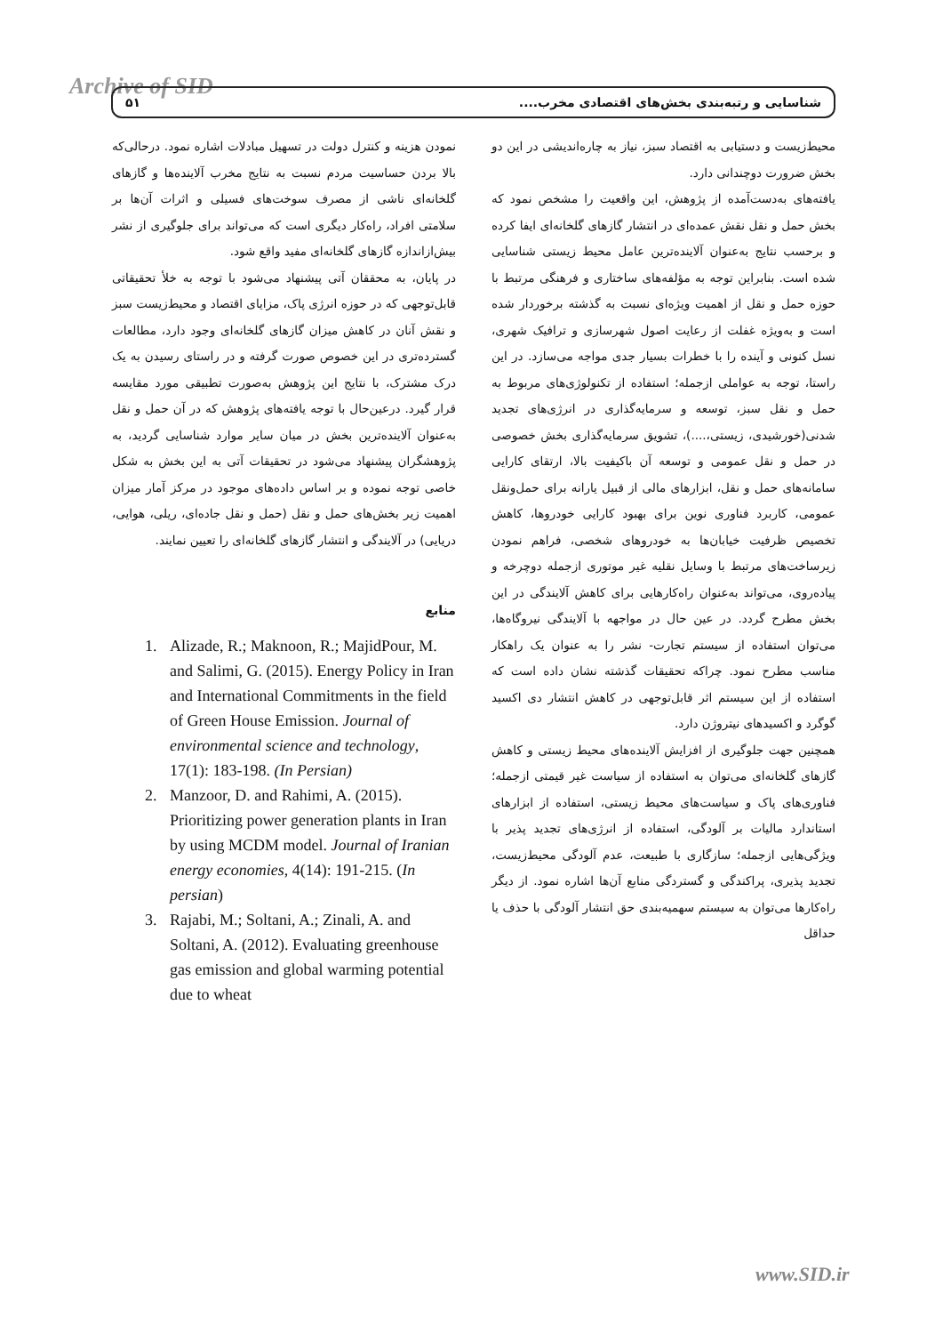Archive of SID ۵۱ شناسایی و رتبه‌بندی بخش‌های اقتصادی مخرب....
محیط‌زیست و دستیابی به اقتصاد سبز، نیاز به چاره‌اندیشی در این دو بخش ضرورت دوچندانی دارد.
یافته‌های به‌دست‌آمده از پژوهش، این واقعیت را مشخص نمود که بخش حمل و نقل نقش عمده‌ای در انتشار گازهای گلخانه‌ای ایفا کرده و برحسب نتایج به‌عنوان آلاینده‌ترین عامل محیط زیستی شناسایی شده است. بنابراین توجه به مؤلفه‌های ساختاری و فرهنگی مرتبط با حوزه حمل و نقل از اهمیت ویژه‌ای نسبت به گذشته برخوردار شده است و به‌ویژه غفلت از رعایت اصول شهرسازی و ترافیک شهری، نسل کنونی و آینده را با خطرات بسیار جدی مواجه می‌سازد. در این راستا، توجه به عواملی ازجمله؛ استفاده از تکنولوژی‌های مربوط به حمل و نقل سبز، توسعه و سرمایه‌گذاری در انرژی‌های تجدید شدنی(خورشیدی، زیستی،....)، تشویق سرمایه‌گذاری بخش خصوصی در حمل و نقل عمومی و توسعه آن باکیفیت بالا، ارتقای کارایی سامانه‌های حمل و نقل، ابزارهای مالی از قبیل یارانه برای حمل‌ونقل عمومی، کاربرد فناوری نوین برای بهبود کارایی خودروها، کاهش تخصیص ظرفیت خیابان‌ها به خودروهای شخصی، فراهم نمودن زیرساخت‌های مرتبط با وسایل نقلیه غیر موتوری ازجمله دوچرخه و پیاده‌روی، می‌تواند به‌عنوان راه‌کارهایی برای کاهش آلایندگی در این بخش مطرح گردد. در عین حال در مواجهه با آلایندگی نیروگاه‌ها، می‌توان استفاده از سیستم تجارت- نشر را به عنوان یک راهکار مناسب مطرح نمود. چراکه تحقیقات گذشته نشان داده است که استفاده از این سیستم اثر قابل‌توجهی در کاهش انتشار دی اکسید گوگرد و اکسیدهای نیتروژن دارد.
همچنین جهت جلوگیری از افزایش آلاینده‌های محیط زیستی و کاهش گازهای گلخانه‌ای می‌توان به استفاده از سیاست غیر قیمتی ازجمله؛ فناوری‌های پاک و سیاست‌های محیط زیستی، استفاده از ابزارهای استاندارد مالیات بر آلودگی، استفاده از انرژی‌های تجدید پذیر با ویژگی‌هایی ازجمله؛ سازگاری با طبیعت، عدم آلودگی محیط‌زیست، تجدید پذیری، پراکندگی و گستردگی منابع آن‌ها اشاره نمود. از دیگر راه‌کارها می‌توان به سیستم سهمیه‌بندی حق انتشار آلودگی با حذف یا حداقل
نمودن هزینه و کنترل دولت در تسهیل مبادلات اشاره نمود. درحالی‌که بالا بردن حساسیت مردم نسبت به نتایج مخرب آلاینده‌ها و گازهای گلخانه‌ای ناشی از مصرف سوخت‌های فسیلی و اثرات آن‌ها بر سلامتی افراد، راه‌کار دیگری است که می‌تواند برای جلوگیری از نشر بیش‌ازاندازه گازهای گلخانه‌ای مفید واقع شود.
در پایان، به محققان آتی پیشنهاد می‌شود با توجه به خلأ تحقیقاتی قابل‌توجهی که در حوزه انرژی پاک، مزایای اقتصاد و محیط‌زیست سبز و نقش آنان در کاهش میزان گازهای گلخانه‌ای وجود دارد، مطالعات گسترده‌تری در این خصوص صورت گرفته و در راستای رسیدن به یک درک مشترک، با نتایج این پژوهش به‌صورت تطبیقی مورد مقایسه قرار گیرد. درعین‌حال با توجه یافته‌های پژوهش که در آن حمل و نقل به‌عنوان آلاینده‌ترین بخش در میان سایر موارد شناسایی گردید، به پژوهشگران پیشنهاد می‌شود در تحقیقات آتی به این بخش به شکل خاصی توجه نموده و بر اساس داده‌های موجود در مرکز آمار میزان اهمیت زیر بخش‌های حمل و نقل (حمل و نقل جاده‌ای، ریلی، هوایی، دریایی) در آلایندگی و انتشار گازهای گلخانه‌ای را تعیین نمایند.
منابع
1. Alizade, R.; Maknoon, R.; MajidPour, M. and Salimi, G. (2015). Energy Policy in Iran and International Commitments in the field of Green House Emission. Journal of environmental science and technology, 17(1): 183-198. (In Persian)
2. Manzoor, D. and Rahimi, A. (2015). Prioritizing power generation plants in Iran by using MCDM model. Journal of Iranian energy economies, 4(14): 191-215. (In persian)
3. Rajabi, M.; Soltani, A.; Zinali, A. and Soltani, A. (2012). Evaluating greenhouse gas emission and global warming potential due to wheat
www.SID.ir